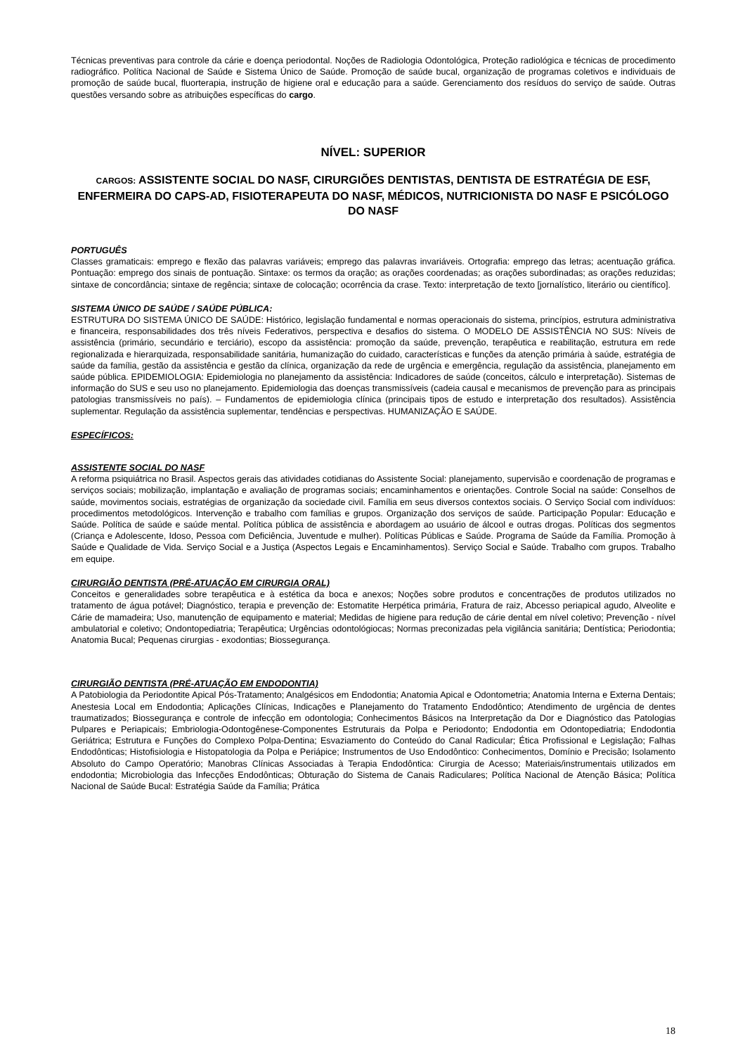Técnicas preventivas para controle da cárie e doença periodontal. Noções de Radiologia Odontológica, Proteção radiológica e técnicas de procedimento radiográfico. Política Nacional de Saúde e Sistema Único de Saúde. Promoção de saúde bucal, organização de programas coletivos e individuais de promoção de saúde bucal, fluorterapia, instrução de higiene oral e educação para a saúde. Gerenciamento dos resíduos do serviço de saúde. Outras questões versando sobre as atribuições específicas do cargo.
NÍVEL: SUPERIOR
CARGOS: ASSISTENTE SOCIAL DO NASF, CIRURGIÕES DENTISTAS, DENTISTA DE ESTRATÉGIA DE ESF, ENFERMEIRA DO CAPS-AD, FISIOTERAPEUTA DO NASF, MÉDICOS, NUTRICIONISTA DO NASF E PSICÓLOGO DO NASF
PORTUGUÊS
Classes gramaticais: emprego e flexão das palavras variáveis; emprego das palavras invariáveis. Ortografia: emprego das letras; acentuação gráfica. Pontuação: emprego dos sinais de pontuação. Sintaxe: os termos da oração; as orações coordenadas; as orações subordinadas; as orações reduzidas; sintaxe de concordância; sintaxe de regência; sintaxe de colocação; ocorrência da crase. Texto: interpretação de texto [jornalístico, literário ou científico].
SISTEMA ÚNICO DE SAÚDE / SAÚDE PÚBLICA:
ESTRUTURA DO SISTEMA ÚNICO DE SAÚDE: Histórico, legislação fundamental e normas operacionais do sistema, princípios, estrutura administrativa e financeira, responsabilidades dos três níveis Federativos, perspectiva e desafios do sistema. O MODELO DE ASSISTÊNCIA NO SUS: Níveis de assistência (primário, secundário e terciário), escopo da assistência: promoção da saúde, prevenção, terapêutica e reabilitação, estrutura em rede regionalizada e hierarquizada, responsabilidade sanitária, humanização do cuidado, características e funções da atenção primária à saúde, estratégia de saúde da família, gestão da assistência e gestão da clínica, organização da rede de urgência e emergência, regulação da assistência, planejamento em saúde pública. EPIDEMIOLOGIA: Epidemiologia no planejamento da assistência: Indicadores de saúde (conceitos, cálculo e interpretação). Sistemas de informação do SUS e seu uso no planejamento. Epidemiologia das doenças transmissíveis (cadeia causal e mecanismos de prevenção para as principais patologias transmissíveis no país). – Fundamentos de epidemiologia clínica (principais tipos de estudo e interpretação dos resultados). Assistência suplementar. Regulação da assistência suplementar, tendências e perspectivas. HUMANIZAÇÃO E SAÚDE.
ESPECÍFICOS:
ASSISTENTE SOCIAL DO NASF
A reforma psiquiátrica no Brasil. Aspectos gerais das atividades cotidianas do Assistente Social: planejamento, supervisão e coordenação de programas e serviços sociais; mobilização, implantação e avaliação de programas sociais; encaminhamentos e orientações. Controle Social na saúde: Conselhos de saúde, movimentos sociais, estratégias de organização da sociedade civil. Família em seus diversos contextos sociais. O Serviço Social com indivíduos: procedimentos metodológicos. Intervenção e trabalho com famílias e grupos. Organização dos serviços de saúde. Participação Popular: Educação e Saúde. Política de saúde e saúde mental. Política pública de assistência e abordagem ao usuário de álcool e outras drogas. Políticas dos segmentos (Criança e Adolescente, Idoso, Pessoa com Deficiência, Juventude e mulher). Políticas Públicas e Saúde. Programa de Saúde da Família. Promoção à Saúde e Qualidade de Vida. Serviço Social e a Justiça (Aspectos Legais e Encaminhamentos). Serviço Social e Saúde. Trabalho com grupos. Trabalho em equipe.
CIRURGIÃO DENTISTA (PRÉ-ATUAÇÃO EM CIRURGIA ORAL)
Conceitos e generalidades sobre terapêutica e à estética da boca e anexos; Noções sobre produtos e concentrações de produtos utilizados no tratamento de água potável; Diagnóstico, terapia e prevenção de: Estomatite Herpética primária, Fratura de raiz, Abcesso periapical agudo, Alveolite e Cárie de mamadeira; Uso, manutenção de equipamento e material; Medidas de higiene para redução de cárie dental em nível coletivo; Prevenção - nível ambulatorial e coletivo; Ondontopediatria; Terapêutica; Urgências odontológiocas; Normas preconizadas pela vigilância sanitária; Dentística; Periodontia; Anatomia Bucal; Pequenas cirurgias - exodontias; Biossegurança.
CIRURGIÃO DENTISTA (PRÉ-ATUAÇÃO EM ENDODONTIA)
A Patobiologia da Periodontite Apical Pós-Tratamento; Analgésicos em Endodontia; Anatomia Apical e Odontometria; Anatomia Interna e Externa Dentais; Anestesia Local em Endodontia; Aplicações Clínicas, Indicações e Planejamento do Tratamento Endodôntico; Atendimento de urgência de dentes traumatizados; Biossegurança e controle de infecção em odontologia; Conhecimentos Básicos na Interpretação da Dor e Diagnóstico das Patologias Pulpares e Periapicais; Embriologia-Odontogênese-Componentes Estruturais da Polpa e Periodonto; Endodontia em Odontopediatria; Endodontia Geriátrica; Estrutura e Funções do Complexo Polpa-Dentina; Esvaziamento do Conteúdo do Canal Radicular; Ética Profissional e Legislação; Falhas Endodônticas; Histofisiologia e Histopatologia da Polpa e Periápice; Instrumentos de Uso Endodôntico: Conhecimentos, Domínio e Precisão; Isolamento Absoluto do Campo Operatório; Manobras Clínicas Associadas à Terapia Endodôntica: Cirurgia de Acesso; Materiais/instrumentais utilizados em endodontia; Microbiologia das Infecções Endodônticas; Obturação do Sistema de Canais Radiculares; Política Nacional de Atenção Básica; Política Nacional de Saúde Bucal: Estratégia Saúde da Família; Prática
18